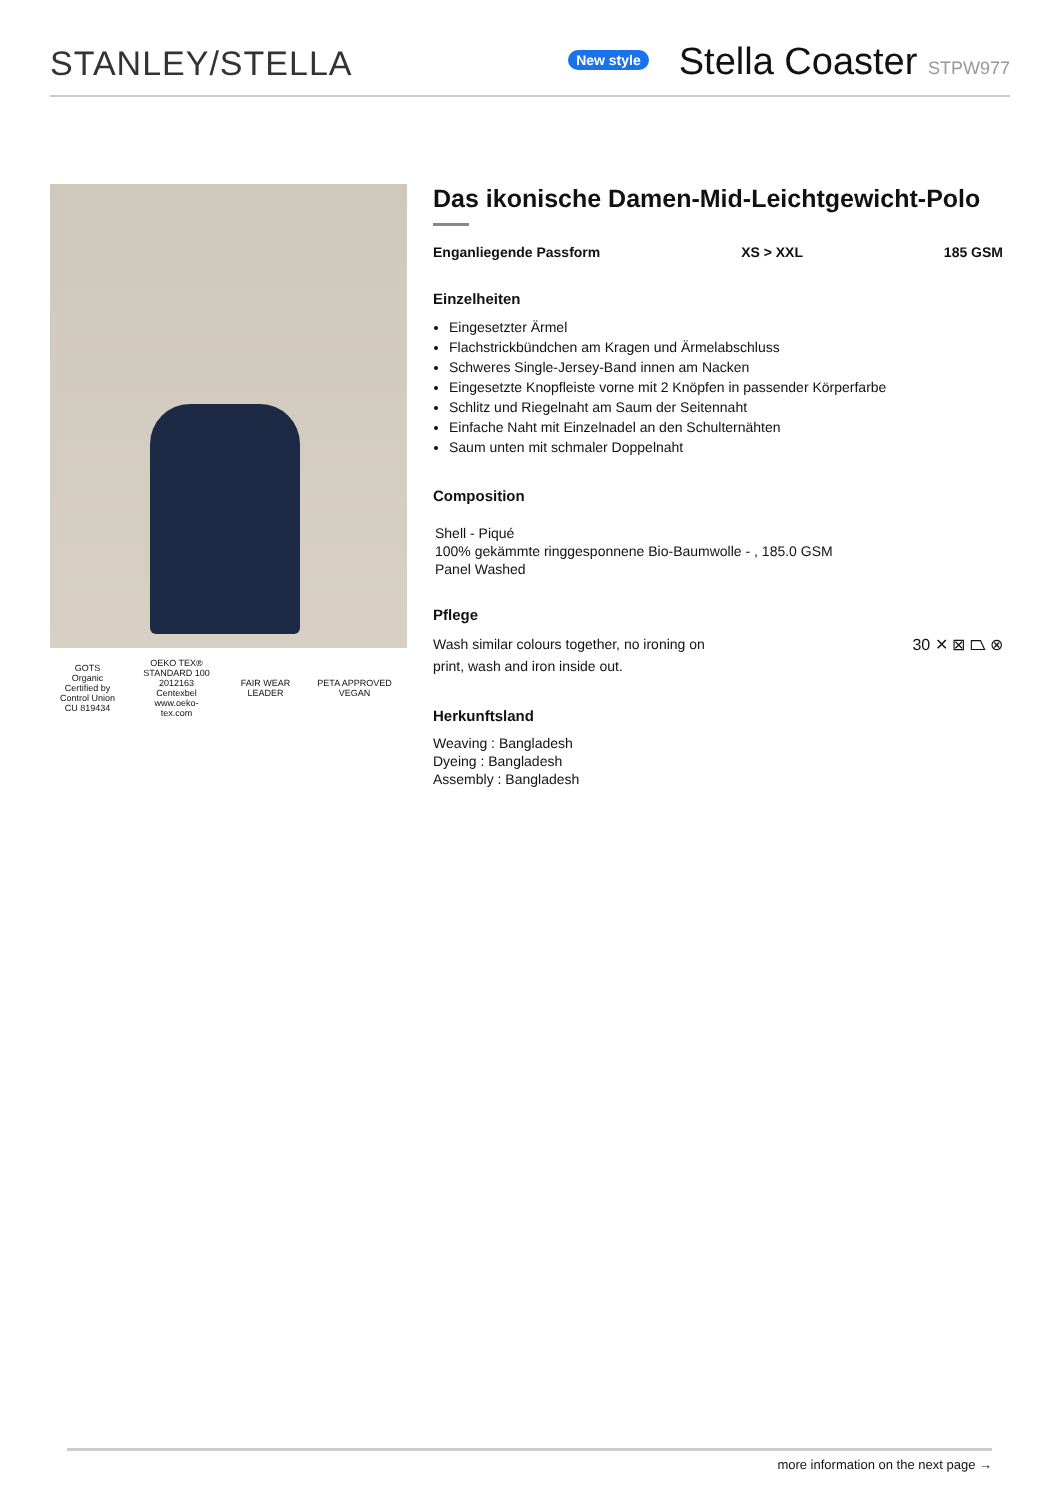STANLEY/STELLA
New style
Stella Coaster STPW977
GOTS
Organic
Certified by Control Union
CU 819434
OEKO TEX®
STANDARD 100
2012163 Centexbel
www.oeko-tex.com
FAIR WEAR LEADER
PETA APPROVED
VEGAN
Das ikonische Damen-Mid-Leichtgewicht-Polo
Enganliegende Passform XS > XXL 185 GSM
Einzelheiten
Eingesetzter Ärmel
Flachstrickbündchen am Kragen und Ärmelabschluss
Schweres Single-Jersey-Band innen am Nacken
Eingesetzte Knopfleiste vorne mit 2 Knöpfen in passender Körperfarbe
Schlitz und Riegelnaht am Saum der Seitennaht
Einfache Naht mit Einzelnadel an den Schulternähten
Saum unten mit schmaler Doppelnaht
Composition
Shell - Piqué
100% gekämmte ringgesponnene Bio-Baumwolle - , 185.0 GSM
Panel Washed
Pflege
Wash similar colours together, no ironing on print, wash and iron inside out.
30 ✕ ⊠ ⏢ ⊗
Herkunftsland
Weaving : Bangladesh
Dyeing : Bangladesh
Assembly : Bangladesh
more information on the next page →